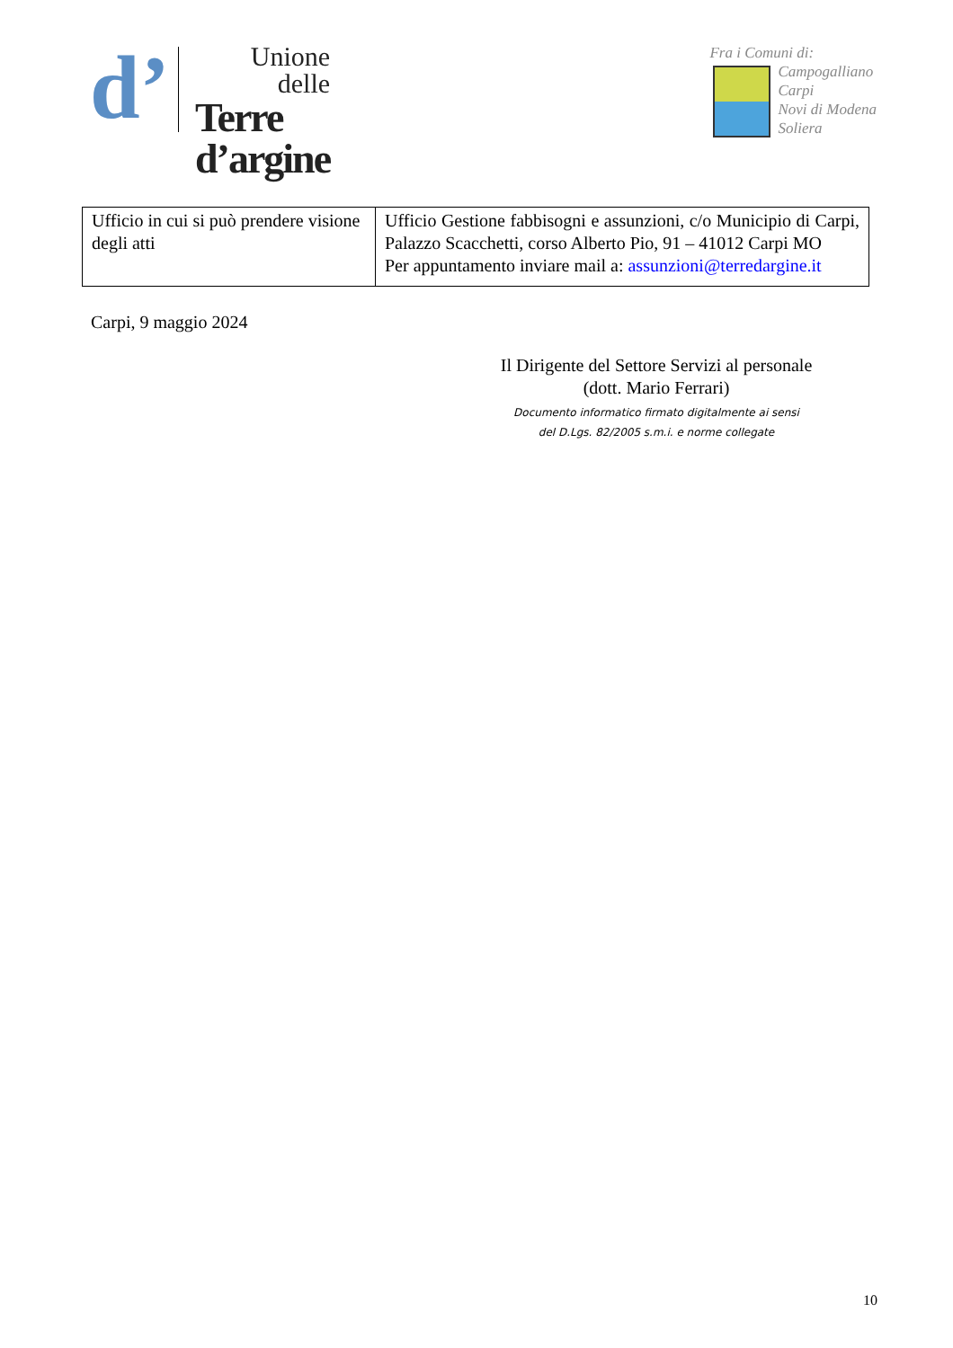d’
Unione
delle
Terre
d’argine
Fra i Comuni di:
Campogalliano
Carpi
Novi di Modena
Soliera
| Ufficio in cui si può prendere visione degli atti | Ufficio Gestione fabbisogni e assunzioni, c/o Municipio di Carpi, Palazzo Scacchetti, corso Alberto Pio, 91 – 41012 Carpi MO Per appuntamento inviare mail a: assunzioni@terredargine.it |
Carpi, 9 maggio 2024
Il Dirigente del Settore Servizi al personale
(dott. Mario Ferrari)
Documento informatico firmato digitalmente ai sensi
del D.Lgs. 82/2005 s.m.i. e norme collegate
10